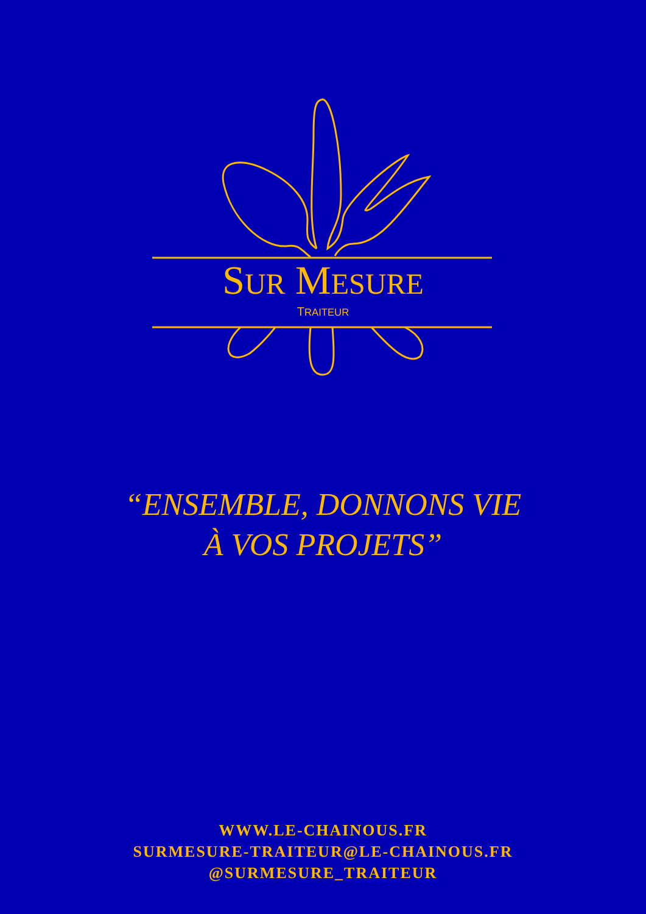SUR MESURE
TRAITEUR
“ENSEMBLE, DONNONS VIE
À VOS PROJETS”
WWW.LE-CHAINOUS.FR
SURMESURE-TRAITEUR@LE-CHAINOUS.FR
@SURMESURE_TRAITEUR